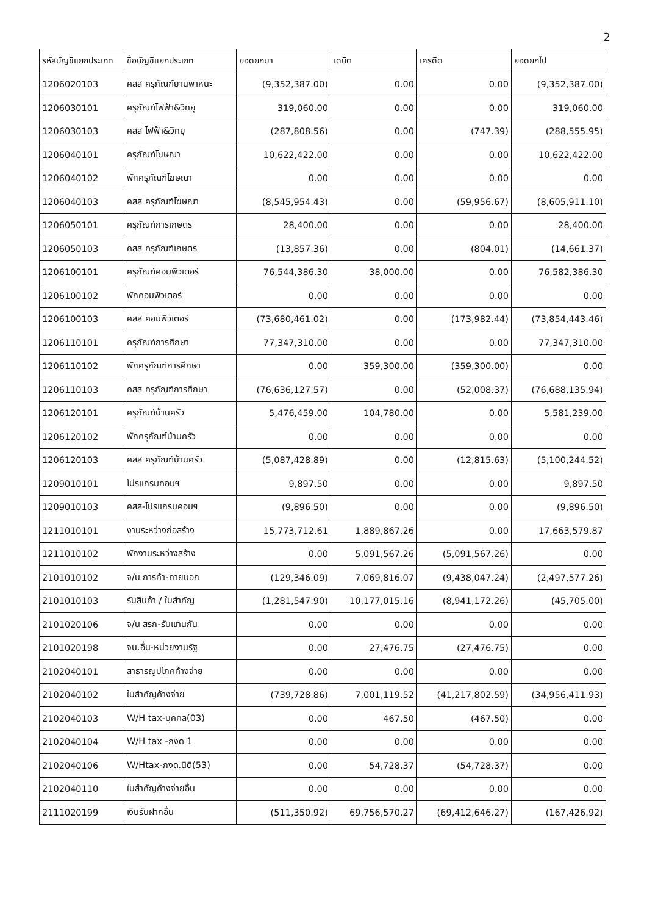2
| รหัสบัญชีแยกประเภท | ชื่อบัญชีแยกประเภท | ยอดยกมา | เดบิต | เครดิต | ยอดยกไป |
| --- | --- | --- | --- | --- | --- |
| 1206020103 | คสส ครุภัณฑ์ยานพาหนะ | (9,352,387.00) | 0.00 | 0.00 | (9,352,387.00) |
| 1206030101 | ครุภัณฑ์ไฟฟ้า&วิทยุ | 319,060.00 | 0.00 | 0.00 | 319,060.00 |
| 1206030103 | คสส ไฟฟ้า&วิทยุ | (287,808.56) | 0.00 | (747.39) | (288,555.95) |
| 1206040101 | ครุภัณฑ์โฆษณา | 10,622,422.00 | 0.00 | 0.00 | 10,622,422.00 |
| 1206040102 | พักครุภัณฑ์โฆษณา | 0.00 | 0.00 | 0.00 | 0.00 |
| 1206040103 | คสส ครุภัณฑ์โฆษณา | (8,545,954.43) | 0.00 | (59,956.67) | (8,605,911.10) |
| 1206050101 | ครุภัณฑ์การเกษตร | 28,400.00 | 0.00 | 0.00 | 28,400.00 |
| 1206050103 | คสส ครุภัณฑ์เกษตร | (13,857.36) | 0.00 | (804.01) | (14,661.37) |
| 1206100101 | ครุภัณฑ์คอมพิวเตอร์ | 76,544,386.30 | 38,000.00 | 0.00 | 76,582,386.30 |
| 1206100102 | พักคอมพิวเตอร์ | 0.00 | 0.00 | 0.00 | 0.00 |
| 1206100103 | คสส คอมพิวเตอร์ | (73,680,461.02) | 0.00 | (173,982.44) | (73,854,443.46) |
| 1206110101 | ครุภัณฑ์การศึกษา | 77,347,310.00 | 0.00 | 0.00 | 77,347,310.00 |
| 1206110102 | พักครุภัณฑ์การศึกษา | 0.00 | 359,300.00 | (359,300.00) | 0.00 |
| 1206110103 | คสส ครุภัณฑ์การศึกษา | (76,636,127.57) | 0.00 | (52,008.37) | (76,688,135.94) |
| 1206120101 | ครุภัณฑ์บ้านครัว | 5,476,459.00 | 104,780.00 | 0.00 | 5,581,239.00 |
| 1206120102 | พักครุภัณฑ์บ้านครัว | 0.00 | 0.00 | 0.00 | 0.00 |
| 1206120103 | คสส ครุภัณฑ์บ้านครัว | (5,087,428.89) | 0.00 | (12,815.63) | (5,100,244.52) |
| 1209010101 | โปรแกรมคอมฯ | 9,897.50 | 0.00 | 0.00 | 9,897.50 |
| 1209010103 | คสส-โปรแกรมคอมฯ | (9,896.50) | 0.00 | 0.00 | (9,896.50) |
| 1211010101 | งานระหว่างก่อสร้าง | 15,773,712.61 | 1,889,867.26 | 0.00 | 17,663,579.87 |
| 1211010102 | พักงานระหว่างสร้าง | 0.00 | 5,091,567.26 | (5,091,567.26) | 0.00 |
| 2101010102 | จ/น การค้า-ภายนอก | (129,346.09) | 7,069,816.07 | (9,438,047.24) | (2,497,577.26) |
| 2101010103 | รับสินค้า / ใบสำคัญ | (1,281,547.90) | 10,177,015.16 | (8,941,172.26) | (45,705.00) |
| 2101020106 | จ/น สรก-รับแทนกัน | 0.00 | 0.00 | 0.00 | 0.00 |
| 2101020198 | จน.อื่น-หน่วยงานรัฐ | 0.00 | 27,476.75 | (27,476.75) | 0.00 |
| 2102040101 | สาธารณูปโภคค้างจ่าย | 0.00 | 0.00 | 0.00 | 0.00 |
| 2102040102 | ใบสำคัญค้างจ่าย | (739,728.86) | 7,001,119.52 | (41,217,802.59) | (34,956,411.93) |
| 2102040103 | W/H tax-บุคคล(03) | 0.00 | 467.50 | (467.50) | 0.00 |
| 2102040104 | W/H tax -ภงด 1 | 0.00 | 0.00 | 0.00 | 0.00 |
| 2102040106 | W/Htax-ภงด.นิติ(53) | 0.00 | 54,728.37 | (54,728.37) | 0.00 |
| 2102040110 | ใบสำคัญค้างจ่ายอื่น | 0.00 | 0.00 | 0.00 | 0.00 |
| 2111020199 | เงินรับฝากอื่น | (511,350.92) | 69,756,570.27 | (69,412,646.27) | (167,426.92) |